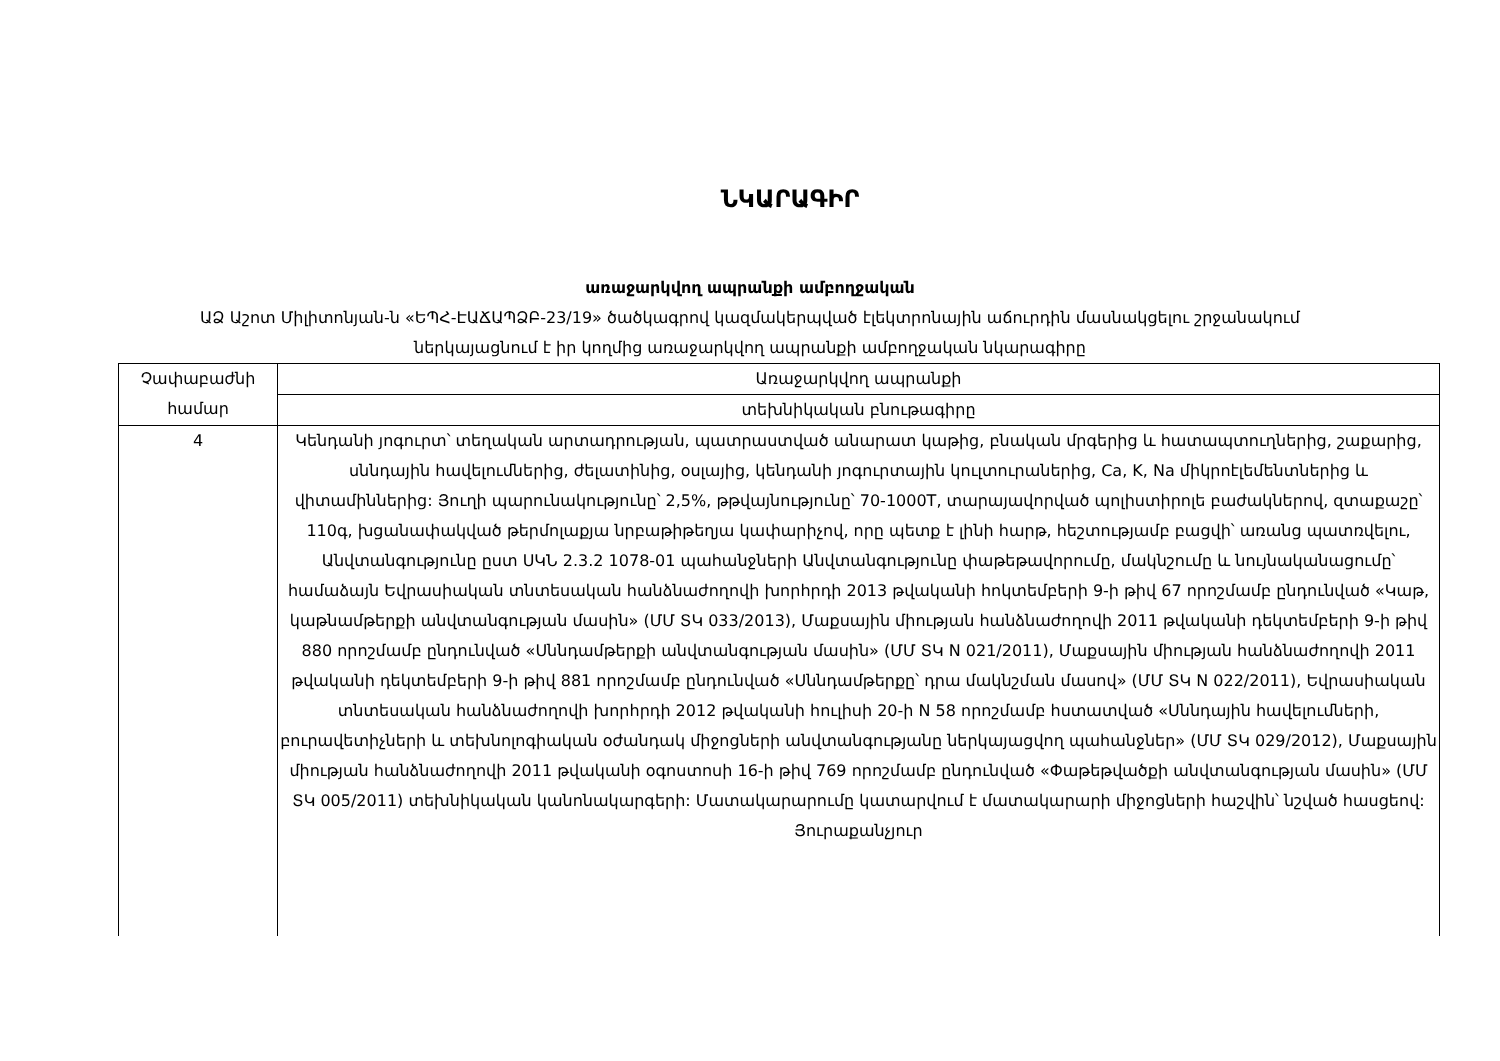ՆԿԱՐԱԳԻՐ
առաջարկվող ապրանքի ամբողջական
ԱՁ Աշոտ Միլիտոնյան-ն «ԵՊՀ-ԷԱՃԱՊՁԲ-23/19» ծածկագրով կազմակերպված էլեկտրոնային աճուրդին մասնակցելու շրջանակում
ներկայացնում է իր կողմից առաջարկվող ապրանքի ամբողջական նկարագիրը
| Չափաբաժնի համար | Առաջարկվող ապրանքի |
| | տեխնիկական բնութագիրը |
| 4 | Կենդանի յոգուրտ՝ տեղական արտադրության, պատրաստված անարատ կաթից, բնական մրգերից և հատապտուղներից, շաքարից, սննդային հավելումներից, ժելատինից, օսլայից, կենդանի յոգուրտային կուլտուրաներից, Ca, K, Na միկրոէլեմենտներից և վիտամիններից: Յուղի պարունակությունը՝ 2,5%, թթվայնությունը՝ 70-1000T, տարայավորված պոլիստիրոլե բաժակներով, զտաքաշը՝ 110գ, խցանափակված թերմոլաքյա նրբաթիթեղյա կափարիչով, որը պետք է լինի հարթ, հեշտությամբ բացվի՝ առանց պատռվելու, Անվտանգությունը ըստ ՍԿՆ 2.3.2 1078-01 պահանջների Անվտանգությունը փաթեթավորումը, մակնշումը և նույնականացումը՝ համաձայն Եվրասիական տնտեսական հանձնաժողովի խորհրդի 2013 թվականի հոկտեմբերի 9-ի թիվ 67 որոշմամբ ընդունված «Կաթ, կաթնամթերքի անվտանգության մասին» (ՄՄ ՏԿ 033/2013), Մաքսային միության հանձնաժողովի 2011 թվականի դեկտեմբերի 9-ի թիվ 880 որոշմամբ ընդունված «Սննդամթերքի անվտանգության մասին» (ՄՄ ՏԿ N 021/2011), Մաքսային միության հանձնաժողովի 2011 թվականի դեկտեմբերի 9-ի թիվ 881 որոշմամբ ընդունված «Սննդամթերքը՝ դրա մակնշման մասով» (ՄՄ ՏԿ N 022/2011), Եվրասիական տնտեսական հանձնաժողովի խորհրդի 2012 թվականի հուլիսի 20-ի N 58 որոշմամբ հստատված «Սննդային հավելումների, բուրավետիչների և տեխնոլոգիական օժանդակ միջոցների անվտանգությանը ներկայացվող պահանջներ» (ՄՄ ՏԿ 029/2012), Մաքսային միության հանձնաժողովի 2011 թվականի օգոստոսի 16-ի թիվ 769 որոշմամբ ընդունված «Փաթեթվածքի անվտանգության մասին» (ՄՄ ՏԿ 005/2011) տեխնիկական կանոնակարգերի: Մատակարարումը կատարվում է մատակարարի միջոցների հաշվին՝ նշված հասցեով: Յուրաքանչյուր |